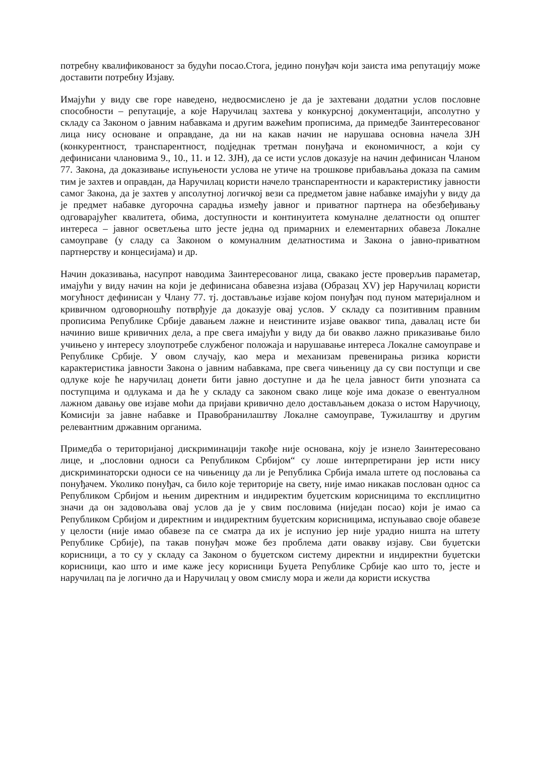потребну квалификованост за будући посао.Стога, једино понуђач који заиста има репутацију може доставити потребну Изјаву.
Имајући у виду све горе наведено, недвосмислено је да је захтевани додатни услов пословне способности – репутације, а које Наручилац захтева у конкурсној документацији, апсолутно у складу са Законом о јавним набавкама и другим важећим прописима, да примедбе Заинтересованог лица нису основане и оправдане, да ни на какав начин не нарушава основна начела ЗЈН (конкурентност, транспарентност, подједнак третман понуђача и економичност, а који су дефинисани члановима 9., 10., 11. и 12. ЗЈН), да се исти услов доказује на начин дефинисан Чланом 77. Закона, да доказивање испуњености услова не утиче на трошкове прибављања доказа па самим тим је захтев и оправдан, да Наручилац користи начело транспарентности и карактеристику јавности самог Закона, да је захтев у апсолутној логичкој вези са предметом јавне набавке имајући у виду да је предмет набавке дугорочна сарадња између јавног и приватног партнера на обезбеђивању одговарајућег квалитета, обима, доступности и континуитета комуналне делатности од општег интереса – јавног осветљења што јесте једна од примарних и елементарних обавеза Локалне самоуправе (у сладу са Законом о комуналним делатностима и Закона о јавно-приватном партнерству и концесијама) и др.
Начин доказивања, насупрот наводима Заинтересованог лица, свакако јесте проверљив параметар, имајући у виду начин на који је дефинисана обавезна изјава (Образац XV) јер Наручилац користи могућност дефинисан у Члану 77. тј. достављање изјаве којом понуђач под пуном материјалном и кривичном одговорношћу потврђује да доказује овај услов. У складу са позитивним правним прописима Републике Србије давањем лажне и неистините изјаве оваквог типа, давалац исте би начинио више кривичних дела, а пре свега имајући у виду да би овакво лажно приказивање било учињено у интересу злоупотребе службеног положаја и нарушавање интереса Локалне самоуправе и Републике Србије. У овом случају, као мера и механизам превенирања ризика користи карактеристика јавности Закона о јавним набавкама, пре свега чињеницу да су сви поступци и све одлуке које ће наручилац донети бити јавно доступне и да ће цела јавност бити упозната са поступцима и одлукама и да ће у складу са законом свако лице које има доказе о евентуалном лажном давању ове изјаве моћи да пријави кривично дело достављањем доказа о истом Наручиоцу, Комисији за јавне набавке и Правобранилаштву Локалне самоуправе, Тужилаштву и другим релевантним државним органима.
Примедба о територијаној дискриминацији такође није основана, коју је изнело Заинтересовано лице, и „пословни односи са Републиком Србијом“ су лоше интерпретирани јер исти нису дискриминаторски односи се на чињеницу да ли је Република Србија имала штете од пословања са понуђачем. Уколико понуђач, са било које територије на свету, није имао никакав послован однос са Републиком Србијом и њеним директним и индиректим буџетским корисницима то експлицитно значи да он задовољава овај услов да је у свим пословима (ниједан посао) који је имао са Републиком Србијом и директним и индиректним буџетским корисницима, испуњавао своје обавезе у целости (није имао обавезе па се сматра да их је испунио јер није урадио ништа на штету Републике Србије), па такав понуђач може без проблема дати овакву изјаву. Сви буџетски корисници, а то су у складу са Законом о буџетском систему директни и индиректни буџетски корисници, као што и име каже јесу корисници Буџета Републике Србије као што то, јесте и наручилац па је логично да и Наручилац у овом смислу мора и жели да користи искуства